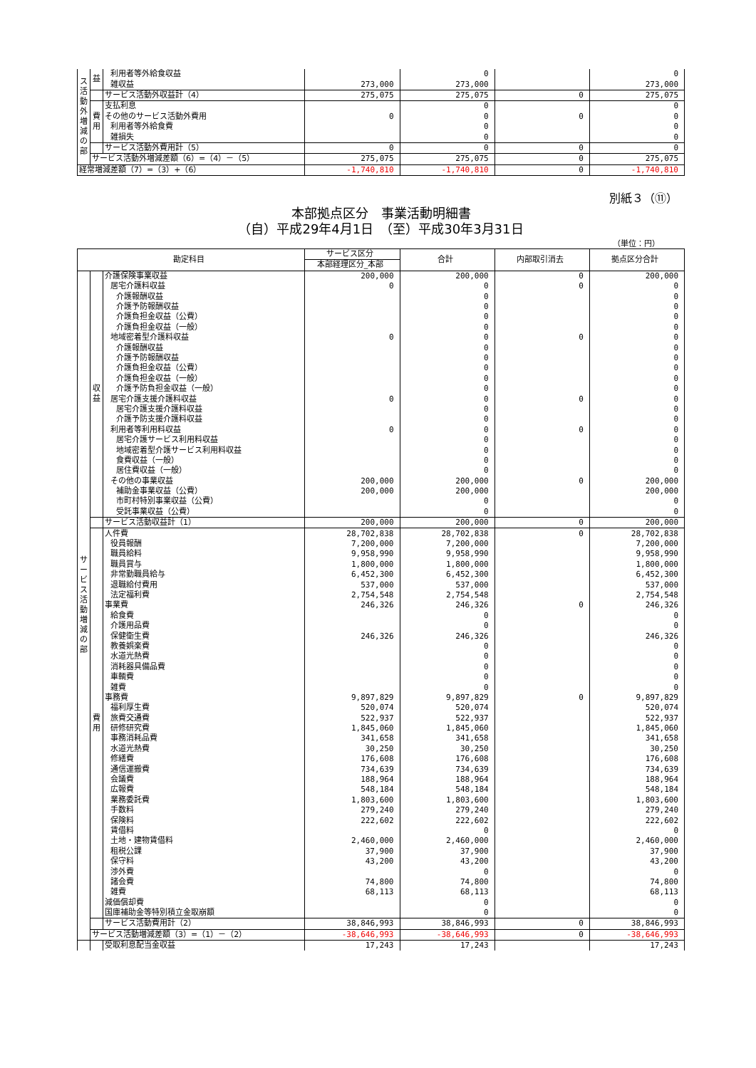| ス活動外増減の部 | 益 | 利用者等外給食収益 | | 0 | | 0 |
| | | 雑収益 | 273,000 | 273,000 | | 273,000 |
| | | サービス活動外収益計（4） | 275,075 | 275,075 | 0 | 275,075 |
| | 費用 | 支払利息 | | 0 | | 0 |
| | | その他のサービス活動外費用 | 0 | 0 | 0 | 0 |
| | | 利用者等外給食費 | | 0 | | 0 |
| | | 雑損失 | | 0 | | 0 |
| | | サービス活動外費用計（5） | 0 | 0 | 0 | 0 |
| | サービス活動外増減差額（6）=（4）－（5） | | 275,075 | 275,075 | 0 | 275,075 |
| 経常増減差額（7）=（3）+（6） | | | -1,740,810 | -1,740,810 | 0 | -1,740,810 |
別紙３（⑪）
本部拠点区分　事業活動明細書
（自）平成29年4月1日　（至）平成30年3月31日
（単位：円）
| 勘定科目 | | | サービス区分 | 合計 | 内部取引消去 | 拠点区分合計 |
| --- | --- | --- | --- | --- | --- | --- |
| | | | 本部経理区分_本部 | | | |
| サービス活動増減の部 | 収益 | 介護保険事業収益 | 200,000 | 200,000 | 0 | 200,000 |
| | | 居宅介護料収益 | 0 | 0 | 0 | 0 |
| | | 介護報酬収益 | | 0 | | 0 |
| | | 介護予防報酬収益 | | 0 | | 0 |
| | | 介護負担金収益（公費） | | 0 | | 0 |
| | | 介護負担金収益（一般） | | 0 | | 0 |
| | | 地域密着型介護料収益 | 0 | 0 | 0 | 0 |
| | | 介護報酬収益 | | 0 | | 0 |
| | | 介護予防報酬収益 | | 0 | | 0 |
| | | 介護負担金収益（公費） | | 0 | | 0 |
| | | 介護負担金収益（一般） | | 0 | | 0 |
| | | 介護予防負担金収益（一般） | | 0 | | 0 |
| | | 居宅介護支援介護料収益 | 0 | 0 | 0 | 0 |
| | | 居宅介護支援介護料収益 | | 0 | | 0 |
| | | 介護予防支援介護料収益 | | 0 | | 0 |
| | | 利用者等利用料収益 | 0 | 0 | 0 | 0 |
| | | 居宅介護サービス利用料収益 | | 0 | | 0 |
| | | 地域密着型介護サービス利用料収益 | | 0 | | 0 |
| | | 食費収益（一般） | | 0 | | 0 |
| | | 居住費収益（一般） | | 0 | | 0 |
| | | その他の事業収益 | 200,000 | 200,000 | 0 | 200,000 |
| | | 補助金事業収益（公費） | 200,000 | 200,000 | | 200,000 |
| | | 市町村特別事業収益（公費） | | 0 | | 0 |
| | | 受託事業収益（公費） | | 0 | | 0 |
| | | サービス活動収益計（1） | 200,000 | 200,000 | 0 | 200,000 |
| | 費用 | 人件費 | 28,702,838 | 28,702,838 | 0 | 28,702,838 |
| | | 役員報酬 | 7,200,000 | 7,200,000 | | 7,200,000 |
| | | 職員給料 | 9,958,990 | 9,958,990 | | 9,958,990 |
| | | 職員賞与 | 1,800,000 | 1,800,000 | | 1,800,000 |
| | | 非常勤職員給与 | 6,452,300 | 6,452,300 | | 6,452,300 |
| | | 退職給付費用 | 537,000 | 537,000 | | 537,000 |
| | | 法定福利費 | 2,754,548 | 2,754,548 | | 2,754,548 |
| | | 事業費 | 246,326 | 246,326 | 0 | 246,326 |
| | | 給食費 | | 0 | | 0 |
| | | 介護用品費 | | 0 | | 0 |
| | | 保健衛生費 | 246,326 | 246,326 | | 246,326 |
| | | 教養娯楽費 | | 0 | | 0 |
| | | 水道光熱費 | | 0 | | 0 |
| | | 消耗器具備品費 | | 0 | | 0 |
| | | 車輌費 | | 0 | | 0 |
| | | 雑費 | | 0 | | 0 |
| | | 事務費 | 9,897,829 | 9,897,829 | 0 | 9,897,829 |
| | | 福利厚生費 | 520,074 | 520,074 | | 520,074 |
| | | 旅費交通費 | 522,937 | 522,937 | | 522,937 |
| | | 研修研究費 | 1,845,060 | 1,845,060 | | 1,845,060 |
| | | 事務消耗品費 | 341,658 | 341,658 | | 341,658 |
| | | 水道光熱費 | 30,250 | 30,250 | | 30,250 |
| | | 修繕費 | 176,608 | 176,608 | | 176,608 |
| | | 通信運搬費 | 734,639 | 734,639 | | 734,639 |
| | | 会議費 | 188,964 | 188,964 | | 188,964 |
| | | 広報費 | 548,184 | 548,184 | | 548,184 |
| | | 業務委託費 | 1,803,600 | 1,803,600 | | 1,803,600 |
| | | 手数料 | 279,240 | 279,240 | | 279,240 |
| | | 保険料 | 222,602 | 222,602 | | 222,602 |
| | | 賃借料 | | 0 | | 0 |
| | | 土地・建物賃借料 | 2,460,000 | 2,460,000 | | 2,460,000 |
| | | 租税公課 | 37,900 | 37,900 | | 37,900 |
| | | 保守料 | 43,200 | 43,200 | | 43,200 |
| | | 渉外費 | | 0 | | 0 |
| | | 諸会費 | 74,800 | 74,800 | | 74,800 |
| | | 雑費 | 68,113 | 68,113 | | 68,113 |
| | | 減価償却費 | | 0 | | 0 |
| | | 国庫補助金等特別積立金取崩額 | | 0 | | 0 |
| | | サービス活動費用計（2） | 38,846,993 | 38,846,993 | 0 | 38,846,993 |
| | サービス活動増減差額（3）=（1）－（2） | | -38,646,993 | -38,646,993 | 0 | -38,646,993 |
| | | 受取利息配当金収益 | 17,243 | 17,243 | | 17,243 |